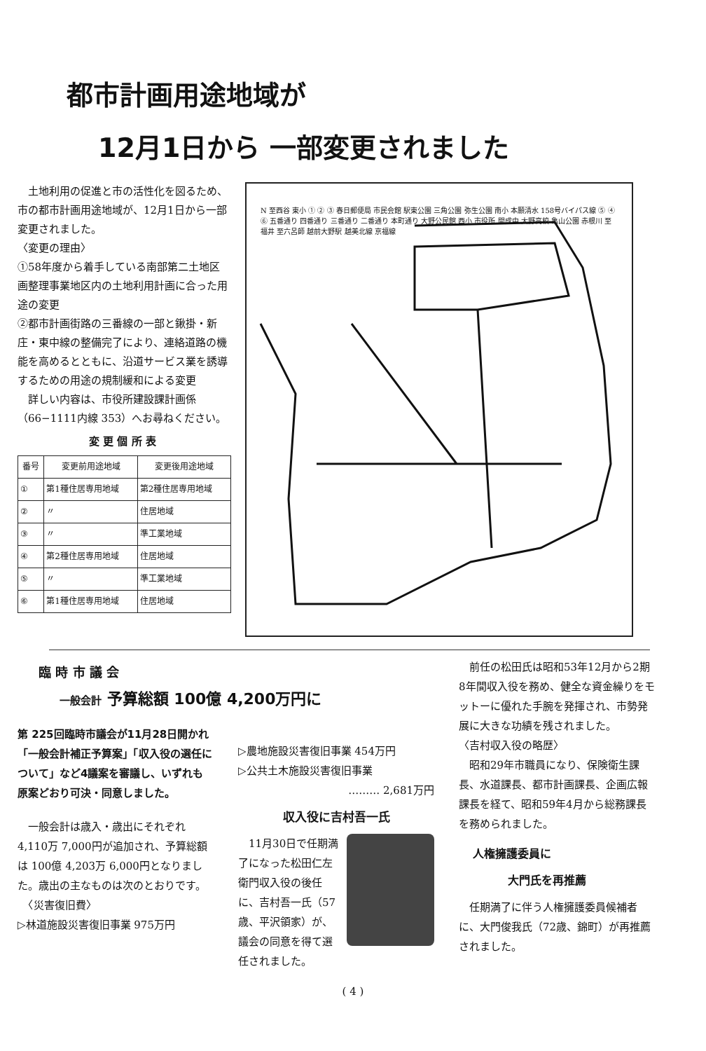都市計画用途地域が
12月1日から 一部変更されました
　土地利用の促進と市の活性化を図るため、市の都市計画用途地域が、12月1日から一部変更されました。
〈変更の理由〉
①58年度から着手している南部第二土地区画整理事業地区内の土地利用計画に合った用途の変更
②都市計画街路の三番線の一部と鍬掛・新庄・東中線の整備完了により、連絡道路の機能を高めるとともに、沿道サービス業を誘導するための用途の規制緩和による変更
　詳しい内容は、市役所建設課計画係（66−1111内線 353）へお尋ねください。
変 更 個 所 表
| 番号 | 変更前用途地域 | 変更後用途地域 |
| --- | --- | --- |
| ① | 第1種住居専用地域 | 第2種住居専用地域 |
| ② | 〃 | 住居地域 |
| ③ | 〃 | 準工業地域 |
| ④ | 第2種住居専用地域 | 住居地域 |
| ⑤ | 〃 | 準工業地域 |
| ⑥ | 第1種住居専用地域 | 住居地域 |
N 至西谷 東小 ① ② ③ 春日郵便局 市民会館 駅東公園 三角公園 弥生公園 南小 本願清水 158号バイパス線 ⑤ ④ ⑥ 五番通り 四番通り 三番通り 二番通り 本町通り 大野公民館 西小 市役所 開成中 大野高校 亀山公園 赤根川 至福井 至六呂師 越前大野駅 越美北線 京福線
臨 時 市 議 会
一般会計 予算総額 100億 4,200万円に
第 225回臨時市議会が11月28日開かれ「一般会計補正予算案」「収入役の選任について」など4議案を審議し、いずれも原案どおり可決・同意しました。
　一般会計は歳入・歳出にそれぞれ 4,110万 7,000円が追加され、予算総額は 100億 4,203万 6,000円となりました。歳出の主なものは次のとおりです。
　〈災害復旧費〉
▷林道施設災害復旧事業 975万円
▷農地施設災害復旧事業 454万円
▷公共土木施設災害復旧事業
……… 2,681万円
収入役に吉村吾一氏
　11月30日で任期満了になった松田仁左衛門収入役の後任に、吉村吾一氏（57歳、平沢領家）が、議会の同意を得て選任されました。
　前任の松田氏は昭和53年12月から2期8年間収入役を務め、健全な資金繰りをモットーに優れた手腕を発揮され、市勢発展に大きな功績を残されました。
〈吉村収入役の略歴〉
　昭和29年市職員になり、保険衛生課長、水道課長、都市計画課長、企画広報課長を経て、昭和59年4月から総務課長を務められました。
人権擁護委員に
大門氏を再推薦
　任期満了に伴う人権擁護委員候補者に、大門俊我氏（72歳、錦町）が再推薦されました。
( 4 )